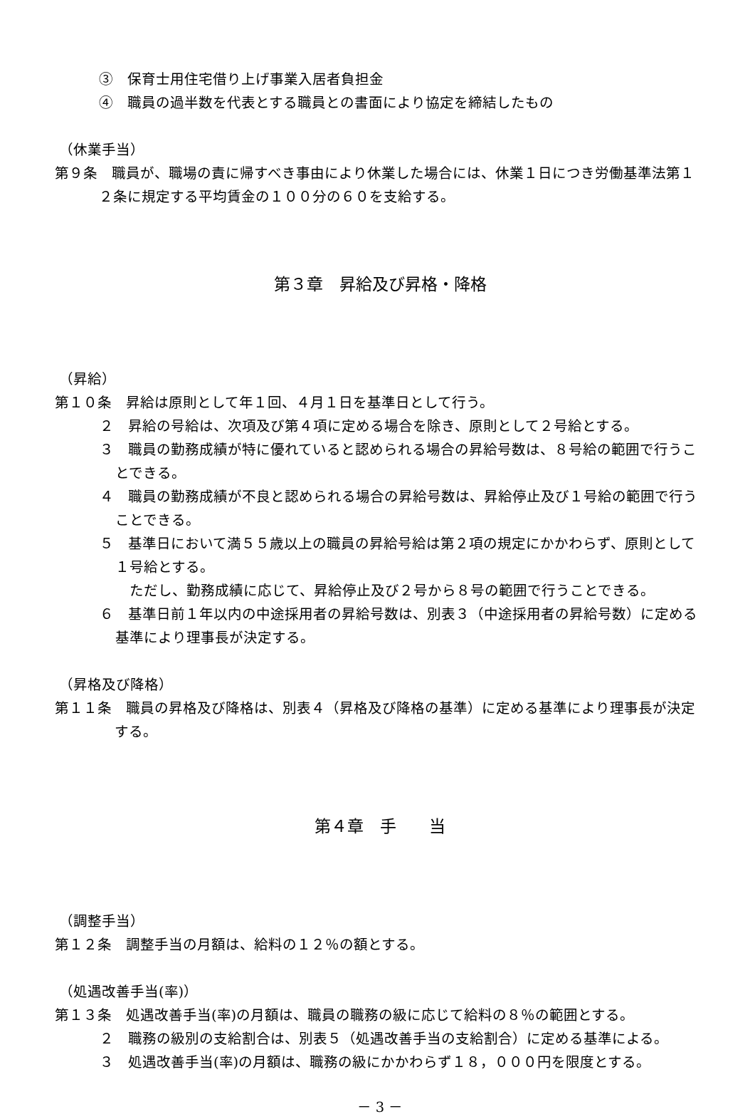③　保育士用住宅借り上げ事業入居者負担金
④　職員の過半数を代表とする職員との書面により協定を締結したもの
（休業手当）
第９条　職員が、職場の責に帰すべき事由により休業した場合には、休業１日につき労働基準法第１２条に規定する平均賃金の１００分の６０を支給する。
第３章　昇給及び昇格・降格
（昇給）
第１０条　昇給は原則として年１回、４月１日を基準日として行う。
２　昇給の号給は、次項及び第４項に定める場合を除き、原則として２号給とする。
３　職員の勤務成績が特に優れていると認められる場合の昇給号数は、８号給の範囲で行うことできる。
４　職員の勤務成績が不良と認められる場合の昇給号数は、昇給停止及び１号給の範囲で行うことできる。
５　基準日において満５５歳以上の職員の昇給号給は第２項の規定にかかわらず、原則として１号給とする。
ただし、勤務成績に応じて、昇給停止及び２号から８号の範囲で行うことできる。
６　基準日前１年以内の中途採用者の昇給号数は、別表３（中途採用者の昇給号数）に定める基準により理事長が決定する。
（昇格及び降格）
第１１条　職員の昇格及び降格は、別表４（昇格及び降格の基準）に定める基準により理事長が決定する。
第４章　手　　当
（調整手当）
第１２条　調整手当の月額は、給料の１２％の額とする。
（処遇改善手当(率)）
第１３条　処遇改善手当(率)の月額は、職員の職務の級に応じて給料の８％の範囲とする。
２　職務の級別の支給割合は、別表５（処遇改善手当の支給割合）に定める基準による。
３　処遇改善手当(率)の月額は、職務の級にかかわらず１８，０００円を限度とする。
－ 3 －